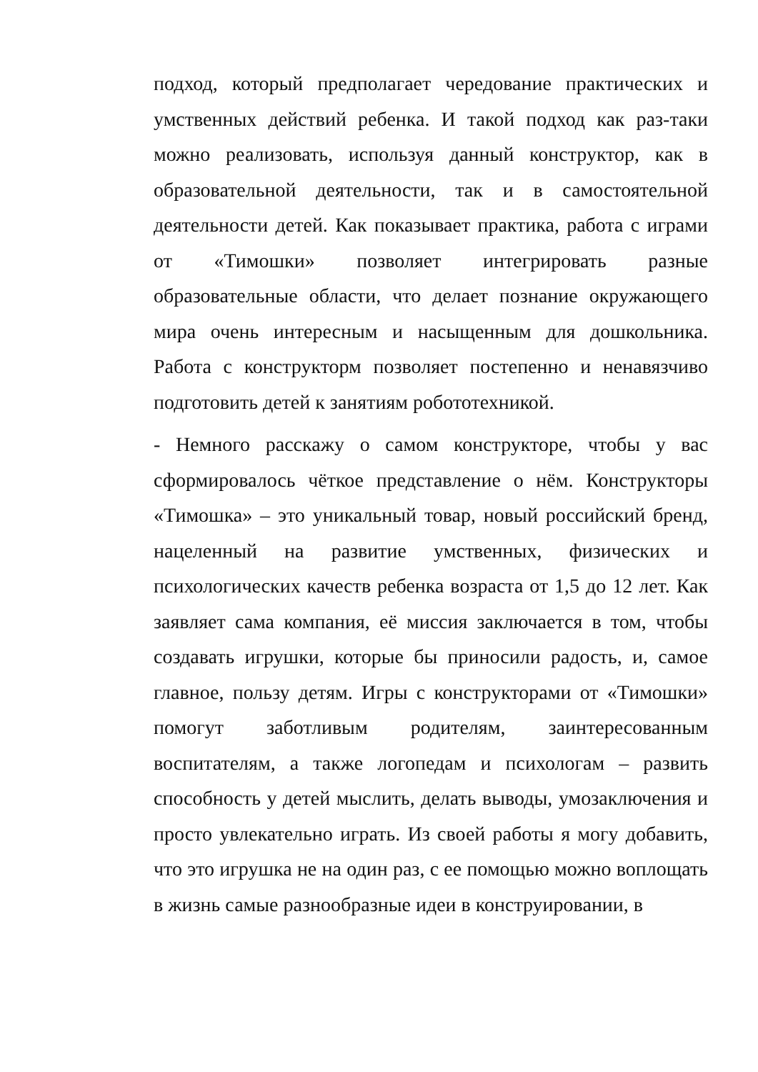подход, который предполагает чередование практических и умственных действий ребенка. И такой подход как раз-таки можно реализовать, используя данный конструктор, как в образовательной деятельности, так и в самостоятельной деятельности детей. Как показывает практика, работа с играми от «Тимошки» позволяет интегрировать разные образовательные области, что делает познание окружающего мира очень интересным и насыщенным для дошкольника. Работа с конструкторм позволяет постепенно и ненавязчиво подготовить детей к занятиям робототехникой.
- Немного расскажу о самом конструкторе, чтобы у вас сформировалось чёткое представление о нём. Конструкторы «Тимошка» – это уникальный товар, новый российский бренд, нацеленный на развитие умственных, физических и психологических качеств ребенка возраста от 1,5 до 12 лет. Как заявляет сама компания, её миссия заключается в том, чтобы создавать игрушки, которые бы приносили радость, и, самое главное, пользу детям. Игры с конструкторами от «Тимошки» помогут заботливым родителям, заинтересованным воспитателям, а также логопедам и психологам – развить способность у детей мыслить, делать выводы, умозаключения и просто увлекательно играть. Из своей работы я могу добавить, что это игрушка не на один раз, с ее помощью можно воплощать в жизнь самые разнообразные идеи в конструировании, в